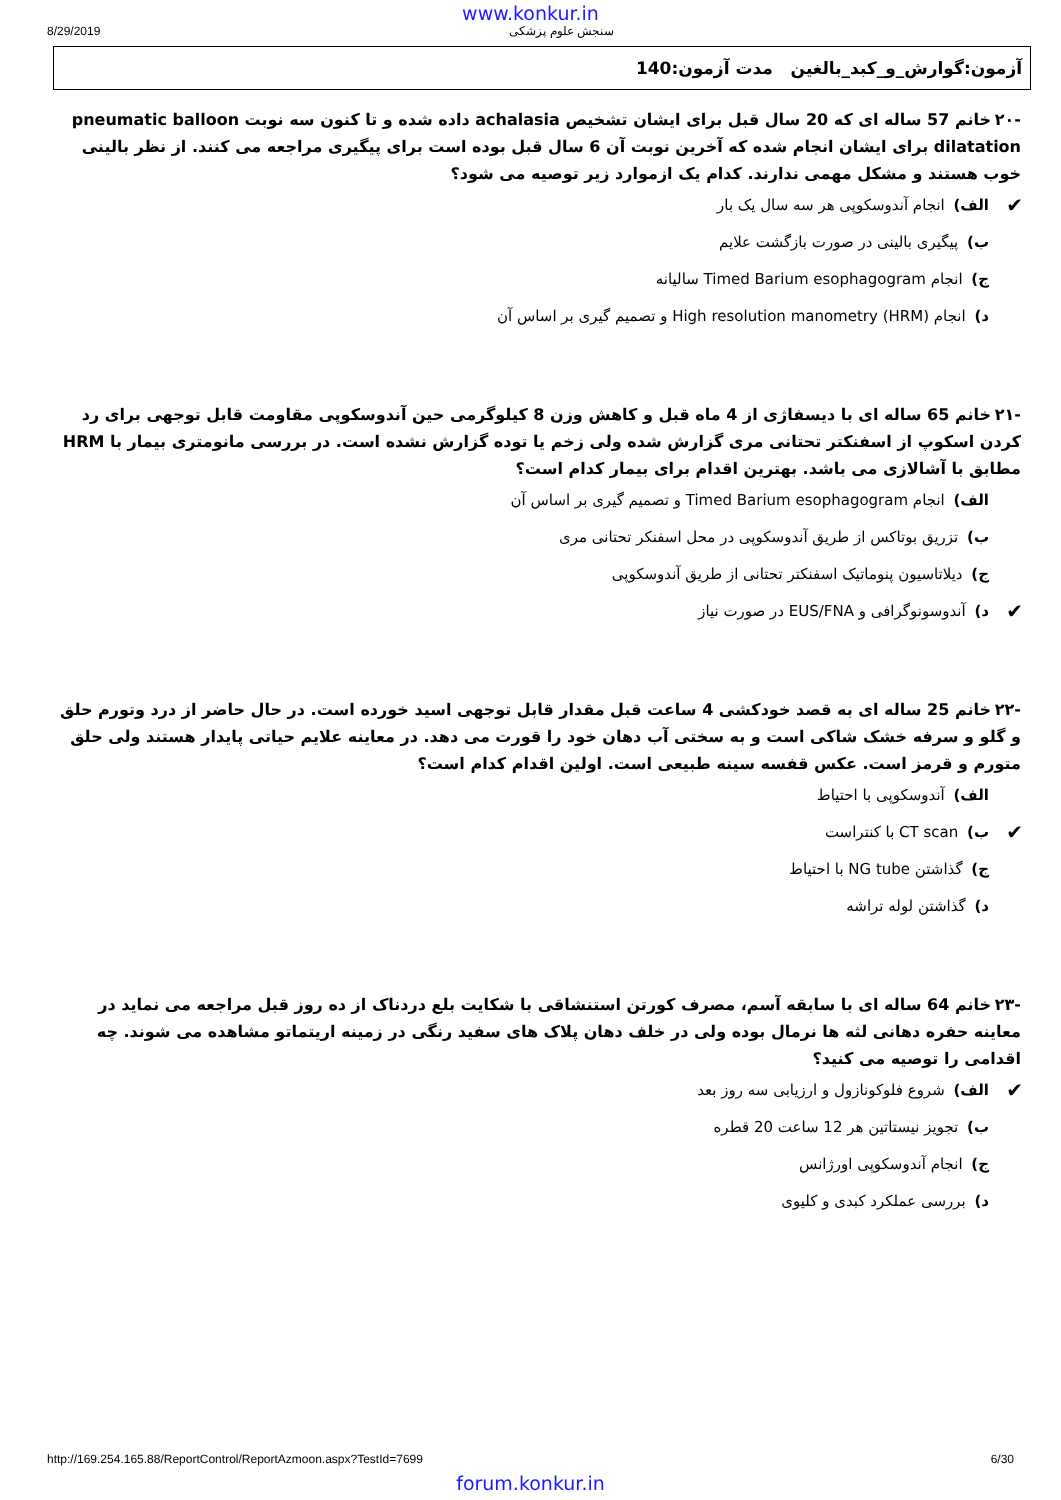www.konkur.in
8/29/2019 سنجش علوم پزشکی
آزمون:گوارش_و_کبد_بالغین مدت آزمون:140
-۲۰ خانم 57 ساله ای که 20 سال قبل برای ایشان تشخیص achalasia داده شده و تا کنون سه نوبت pneumatic balloon dilatation برای ایشان انجام شده که آخرین نوبت آن 6 سال قبل بوده است برای پیگیری مراجعه می کنند. از نظر بالینی خوب هستند و مشکل مهمی ندارند. کدام یک ازموارد زیر توصیه می شود؟
✔ الف) انجام آندوسکوپی هر سه سال یک بار
ب) پیگیری بالینی در صورت بازگشت علایم
ج) انجام Timed Barium esophagogram سالیانه
د) انجام High resolution manometry (HRM) و تصمیم گیری بر اساس آن
-۲۱ خانم 65 ساله ای با دیسفاژی از 4 ماه قبل و کاهش وزن 8 کیلوگرمی حین آندوسکوپی مقاومت قابل توجهی برای رد کردن اسکوپ از اسفنکتر تحتانی مری گزارش شده ولی زخم یا توده گزارش نشده است. در بررسی مانومتری بیمار با HRM مطابق با آشالازی می باشد. بهترین اقدام برای بیمار کدام است؟
الف) انجام Timed Barium esophagogram و تصمیم گیری بر اساس آن
ب) تزریق بوتاکس از طریق آندوسکوپی در محل اسفنکر تحتانی مری
ج) دیلاتاسیون پنوماتیک اسفنکتر تحتانی از طریق آندوسکوپی
✔ د) آندوسونوگرافی و EUS/FNA در صورت نیاز
-۲۲ خانم 25 ساله ای به قصد خودکشی 4 ساعت قبل مقدار قابل توجهی اسید خورده است. در حال حاضر از درد وتورم حلق و گلو و سرفه خشک شاکی است و به سختی آب دهان خود را قورت می دهد. در معاینه علایم حیاتی پایدار هستند ولی حلق متورم و قرمز است. عکس قفسه سینه طبیعی است. اولین اقدام کدام است؟
الف) آندوسکوپی با احتیاط
✔ ب) CT scan با کنتراست
ج) گذاشتن NG tube با احتیاط
د) گذاشتن لوله تراشه
-۲۳ خانم 64 ساله ای با سابقه آسم، مصرف کورتن استنشاقی با شکایت بلع دردناک از ده روز قبل مراجعه می نماید در معاینه حفره دهانی لثه ها نرمال بوده ولی در خلف دهان پلاک های سفید رنگی در زمینه اریتماتو مشاهده می شوند. چه اقدامی را توصیه می کنید؟
✔ الف) شروع فلوکونازول و ارزیابی سه روز بعد
ب) تجویز نیستاتین هر 12 ساعت 20 قطره
ج) انجام آندوسکوپی اورژانس
د) بررسی عملکرد کبدی و کلیوی
http://169.254.165.88/ReportControl/ReportAzmoon.aspx?TestId=7699 6/30
forum.konkur.in